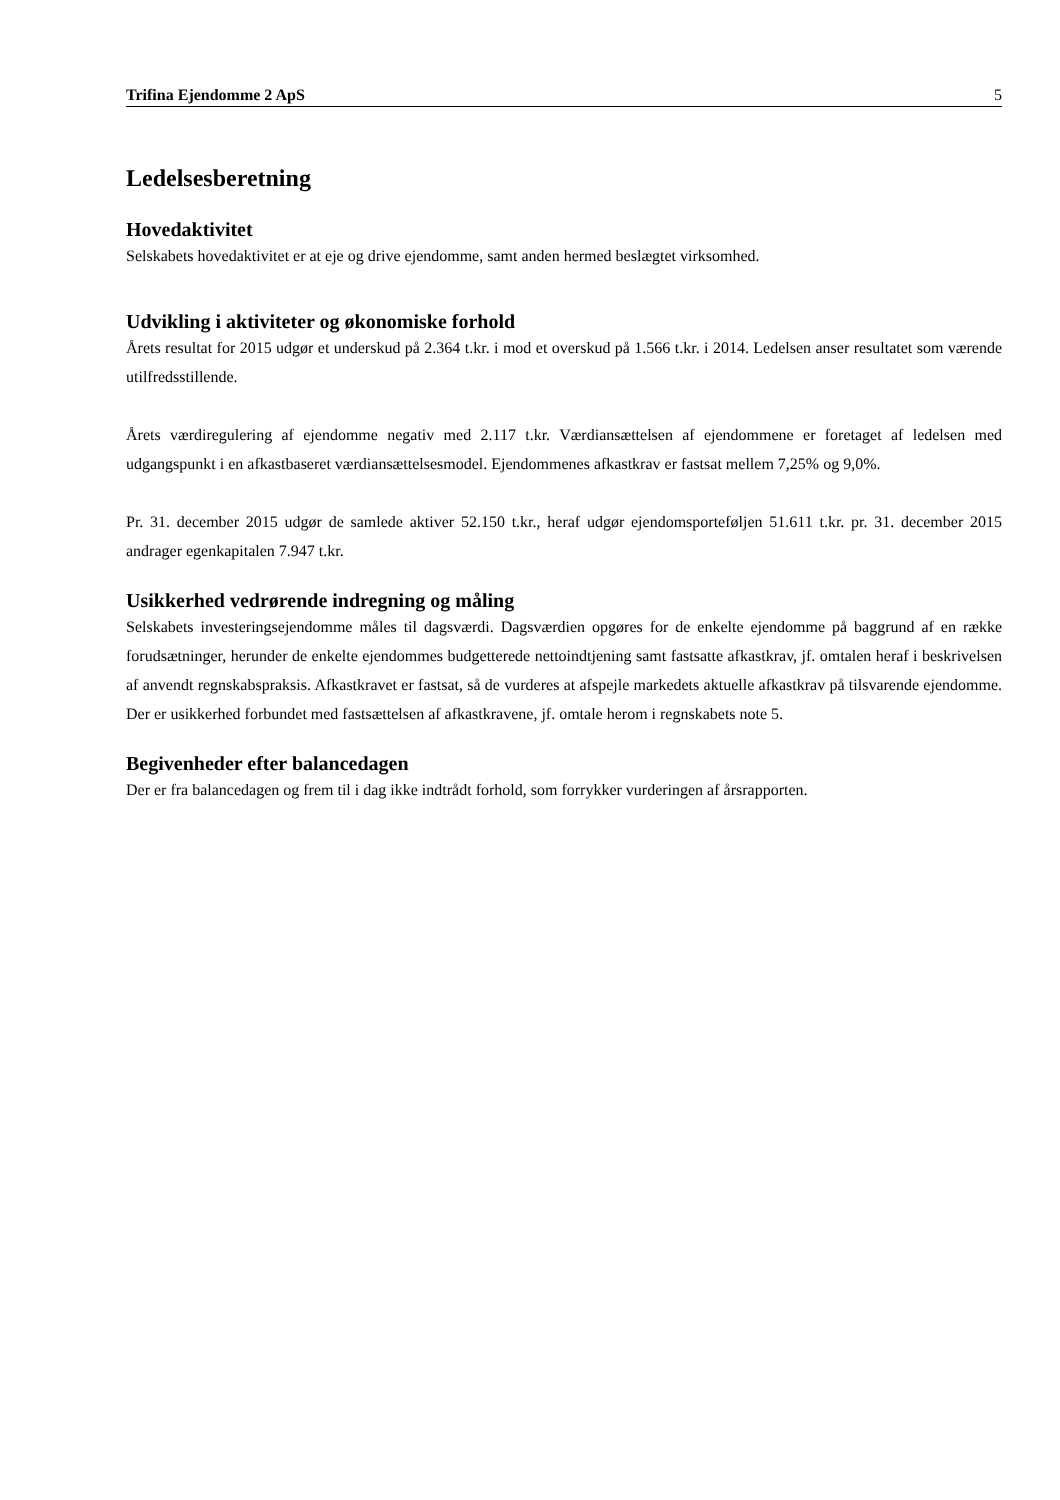Trifina Ejendomme 2 ApS 5
Ledelsesberetning
Hovedaktivitet
Selskabets hovedaktivitet er at eje og drive ejendomme, samt anden hermed beslægtet virksomhed.
Udvikling i aktiviteter og økonomiske forhold
Årets resultat for 2015 udgør et underskud på 2.364 t.kr. i mod et overskud på 1.566 t.kr. i 2014. Ledelsen anser resultatet som værende utilfredsstillende.
Årets værdiregulering af ejendomme negativ med 2.117 t.kr. Værdiansættelsen af ejendommene er foretaget af ledelsen med udgangspunkt i en afkastbaseret værdiansættelsesmodel. Ejendommenes afkastkrav er fastsat mellem 7,25% og 9,0%.
Pr. 31. december 2015 udgør de samlede aktiver 52.150 t.kr., heraf udgør ejendomsporteføljen 51.611 t.kr. pr. 31. december 2015 andrager egenkapitalen 7.947 t.kr.
Usikkerhed vedrørende indregning og måling
Selskabets investeringsejendomme måles til dagsværdi. Dagsværdien opgøres for de enkelte ejendomme på baggrund af en række forudsætninger, herunder de enkelte ejendommes budgetterede nettoindtjening samt fastsatte afkastkrav, jf. omtalen heraf i beskrivelsen af anvendt regnskabspraksis. Afkastkravet er fastsat, så de vurderes at afspejle markedets aktuelle afkastkrav på tilsvarende ejendomme. Der er usikkerhed forbundet med fastsættelsen af afkastkravene, jf. omtale herom i regnskabets note 5.
Begivenheder efter balancedagen
Der er fra balancedagen og frem til i dag ikke indtrådt forhold, som forrykker vurderingen af årsrapporten.